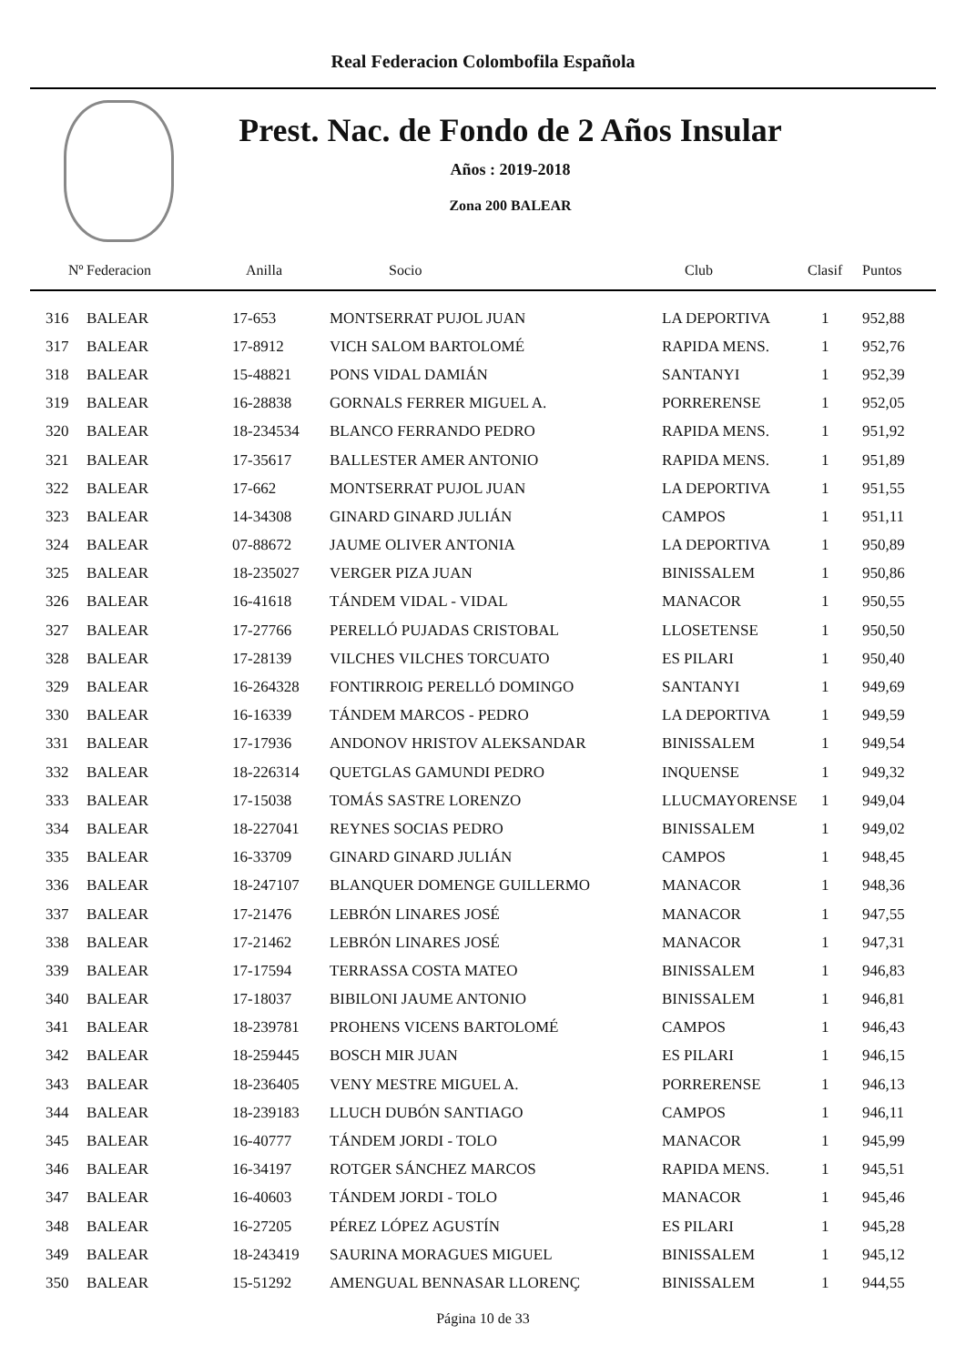Real Federacion Colombofila Española
Prest. Nac. de Fondo de 2 Años Insular
Años : 2019-2018
Zona 200 BALEAR
| Nº | Federacion | Anilla | Socio | Club | Clasif | Puntos |
| --- | --- | --- | --- | --- | --- | --- |
| 316 | BALEAR | 17-653 | MONTSERRAT PUJOL JUAN | LA DEPORTIVA | 1 | 952,88 |
| 317 | BALEAR | 17-8912 | VICH SALOM BARTOLOMÉ | RAPIDA MENS. | 1 | 952,76 |
| 318 | BALEAR | 15-48821 | PONS VIDAL DAMIÁN | SANTANYI | 1 | 952,39 |
| 319 | BALEAR | 16-28838 | GORNALS FERRER MIGUEL A. | PORRERENSE | 1 | 952,05 |
| 320 | BALEAR | 18-234534 | BLANCO FERRANDO PEDRO | RAPIDA MENS. | 1 | 951,92 |
| 321 | BALEAR | 17-35617 | BALLESTER AMER ANTONIO | RAPIDA MENS. | 1 | 951,89 |
| 322 | BALEAR | 17-662 | MONTSERRAT PUJOL JUAN | LA DEPORTIVA | 1 | 951,55 |
| 323 | BALEAR | 14-34308 | GINARD GINARD JULIÁN | CAMPOS | 1 | 951,11 |
| 324 | BALEAR | 07-88672 | JAUME OLIVER ANTONIA | LA DEPORTIVA | 1 | 950,89 |
| 325 | BALEAR | 18-235027 | VERGER PIZA JUAN | BINISSALEM | 1 | 950,86 |
| 326 | BALEAR | 16-41618 | TÁNDEM VIDAL - VIDAL | MANACOR | 1 | 950,55 |
| 327 | BALEAR | 17-27766 | PERELLÓ PUJADAS CRISTOBAL | LLOSETENSE | 1 | 950,50 |
| 328 | BALEAR | 17-28139 | VILCHES VILCHES TORCUATO | ES PILARI | 1 | 950,40 |
| 329 | BALEAR | 16-264328 | FONTIRROIG PERELLÓ DOMINGO | SANTANYI | 1 | 949,69 |
| 330 | BALEAR | 16-16339 | TÁNDEM MARCOS - PEDRO | LA DEPORTIVA | 1 | 949,59 |
| 331 | BALEAR | 17-17936 | ANDONOV HRISTOV ALEKSANDAR | BINISSALEM | 1 | 949,54 |
| 332 | BALEAR | 18-226314 | QUETGLAS GAMUNDI PEDRO | INQUENSE | 1 | 949,32 |
| 333 | BALEAR | 17-15038 | TOMÁS SASTRE LORENZO | LLUCMAYORENSE | 1 | 949,04 |
| 334 | BALEAR | 18-227041 | REYNES SOCIAS PEDRO | BINISSALEM | 1 | 949,02 |
| 335 | BALEAR | 16-33709 | GINARD GINARD JULIÁN | CAMPOS | 1 | 948,45 |
| 336 | BALEAR | 18-247107 | BLANQUER DOMENGE GUILLERMO | MANACOR | 1 | 948,36 |
| 337 | BALEAR | 17-21476 | LEBRÓN LINARES JOSÉ | MANACOR | 1 | 947,55 |
| 338 | BALEAR | 17-21462 | LEBRÓN LINARES JOSÉ | MANACOR | 1 | 947,31 |
| 339 | BALEAR | 17-17594 | TERRASSA COSTA MATEO | BINISSALEM | 1 | 946,83 |
| 340 | BALEAR | 17-18037 | BIBILONI JAUME ANTONIO | BINISSALEM | 1 | 946,81 |
| 341 | BALEAR | 18-239781 | PROHENS VICENS BARTOLOMÉ | CAMPOS | 1 | 946,43 |
| 342 | BALEAR | 18-259445 | BOSCH MIR JUAN | ES PILARI | 1 | 946,15 |
| 343 | BALEAR | 18-236405 | VENY MESTRE MIGUEL A. | PORRERENSE | 1 | 946,13 |
| 344 | BALEAR | 18-239183 | LLUCH DUBÓN SANTIAGO | CAMPOS | 1 | 946,11 |
| 345 | BALEAR | 16-40777 | TÁNDEM JORDI - TOLO | MANACOR | 1 | 945,99 |
| 346 | BALEAR | 16-34197 | ROTGER SÁNCHEZ MARCOS | RAPIDA MENS. | 1 | 945,51 |
| 347 | BALEAR | 16-40603 | TÁNDEM JORDI - TOLO | MANACOR | 1 | 945,46 |
| 348 | BALEAR | 16-27205 | PÉREZ LÓPEZ AGUSTÍN | ES PILARI | 1 | 945,28 |
| 349 | BALEAR | 18-243419 | SAURINA MORAGUES MIGUEL | BINISSALEM | 1 | 945,12 |
| 350 | BALEAR | 15-51292 | AMENGUAL BENNASAR LLORENÇ | BINISSALEM | 1 | 944,55 |
Página 10 de 33